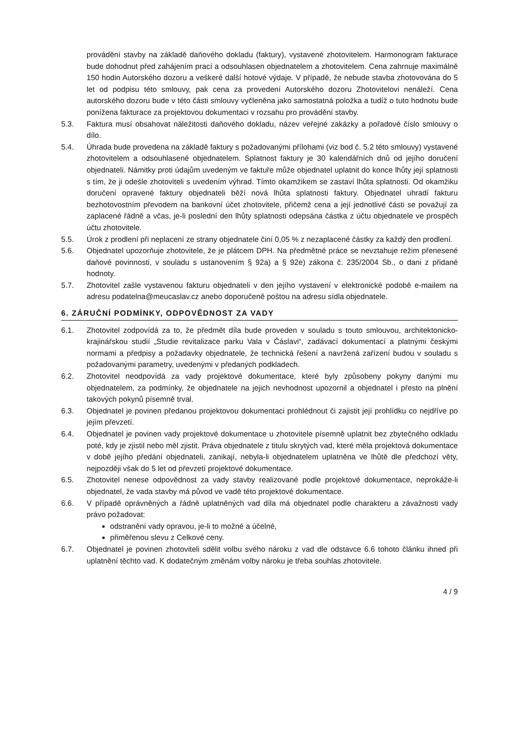provádění stavby na základě daňového dokladu (faktury), vystavené zhotovitelem. Harmonogram fakturace bude dohodnut před zahájením prací a odsouhlasen objednatelem a zhotovitelem. Cena zahrnuje maximálně 150 hodin Autorského dozoru a veškeré další hotové výdaje. V případě, že nebude stavba zhotovována do 5 let od podpisu této smlouvy, pak cena za provedení Autorského dozoru Zhotovitelovi nenáleží. Cena autorského dozoru bude v této části smlouvy vyčleněna jako samostatná položka a tudíž o tuto hodnotu bude ponížena fakturace za projektovou dokumentaci v rozsahu pro provádění stavby.
5.3. Faktura musí obsahovat náležitosti daňového dokladu, název veřejné zakázky a pořadové číslo smlouvy o dílo.
5.4. Úhrada bude provedena na základě faktury s požadovanými přílohami (viz bod č. 5.2 této smlouvy) vystavené zhotovitelem a odsouhlasené objednatelem. Splatnost faktury je 30 kalendářních dnů od jejího doručení objednateli. Námitky proti údajům uvedeným ve faktuře může objednatel uplatnit do konce lhůty její splatnosti s tím, že ji odešle zhotoviteli s uvedením výhrad. Tímto okamžikem se zastaví lhůta splatnosti. Od okamžiku doručení opravené faktury objednateli běží nová lhůta splatnosti faktury. Objednatel uhradí fakturu bezhotovostním převodem na bankovní účet zhotovitele, přičemž cena a její jednotlivé části se považují za zaplacené řádně a včas, je-li poslední den lhůty splatnosti odepsána částka z účtu objednatele ve prospěch účtu zhotovitele.
5.5. Úrok z prodlení při neplacení ze strany objednatele činí 0,05 % z nezaplacené částky za každý den prodlení.
5.6. Objednatel upozorňuje zhotovitele, že je plátcem DPH. Na předmětné práce se nevztahuje režim přenesené daňové povinnosti, v souladu s ustanovením § 92a) a § 92e) zákona č. 235/2004 Sb., o dani z přidané hodnoty.
5.7. Zhotovitel zašle vystavenou fakturu objednateli v den jejího vystavení v elektronické podobě e-mailem na adresu podatelna@meucaslav.cz anebo doporučeně poštou na adresu sídla objednatele.
6. ZÁRUČNÍ PODMÍNKY, ODPOVĚDNOST ZA VADY
6.1. Zhotovitel zodpovídá za to, že předmět díla bude proveden v souladu s touto smlouvou, architektonicko-krajinářskou studií „Studie revitalizace parku Vala v Čáslavi“, zadávací dokumentací a platnými českými normami a předpisy a požadavky objednatele, že technická řešení a navržená zařízení budou v souladu s požadovanými parametry, uvedenými v předaných podkladech.
6.2. Zhotovitel neodpovídá za vady projektové dokumentace, které byly způsobeny pokyny danými mu objednatelem, za podmínky, že objednatele na jejich nevhodnost upozornil a objednatel i přesto na plnění takových pokynů písemně trval.
6.3. Objednatel je povinen předanou projektovou dokumentaci prohlédnout či zajistit její prohlídku co nejdříve po jejím převzetí.
6.4. Objednatel je povinen vady projektové dokumentace u zhotovitele písemně uplatnit bez zbytečného odkladu poté, kdy je zjistil nebo měl zjistit. Práva objednatele z titulu skrytých vad, které měla projektová dokumentace v době jejího předání objednateli, zanikají, nebyla-li objednatelem uplatněna ve lhůtě dle předchozí věty, nejpozději však do 5 let od převzetí projektové dokumentace.
6.5. Zhotovitel nenese odpovědnost za vady stavby realizované podle projektové dokumentace, neprokáže-li objednatel, že vada stavby má původ ve vadě této projektové dokumentace.
6.6. V případě oprávněných a řádně uplatněných vad díla má objednatel podle charakteru a závažnosti vady právo požadovat:
odstranění vady opravou, je-li to možné a účelné,
přiměřenou slevu z Celkové ceny.
6.7. Objednatel je povinen zhotoviteli sdělit volbu svého nároku z vad dle odstavce 6.6 tohoto článku ihned při uplatnění těchto vad. K dodatečným změnám volby nároku je třeba souhlas zhotovitele.
4 / 9